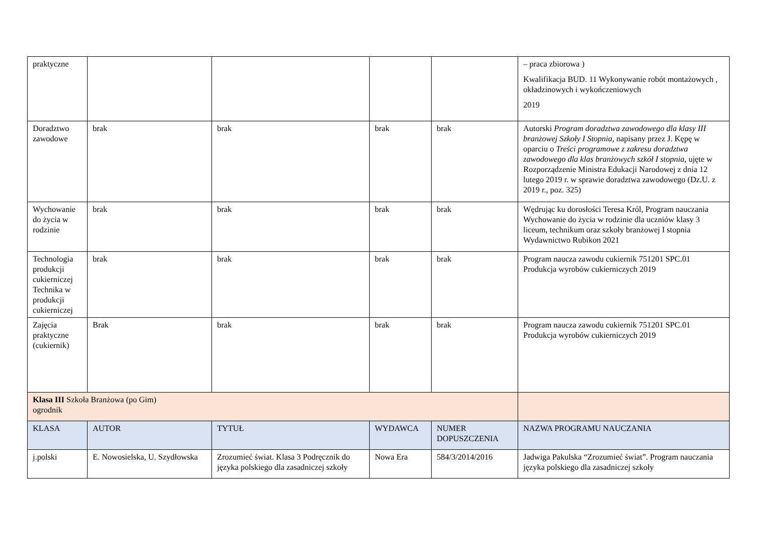| praktyczne | | | | | – praca zbiorowa ) Kwalifikacja BUD. 11 Wykonywanie robót montażowych , okładzinowych i wykończeniowych 2019 |
| Doradztwo zawodowe | brak | brak | brak | brak | Autorski Program doradztwa zawodowego dla klasy III branżowej Szkoły I Stopnia, napisany przez J. Kępę w oparciu o Treści programowe z zakresu doradztwa zawodowego dla klas branżowych szkół I stopnia, ujęte w Rozporządzenie Ministra Edukacji Narodowej z dnia 12 lutego 2019 r. w sprawie doradztwa zawodowego (Dz.U. z 2019 r., poz. 325) |
| Wychowanie do życia w rodzinie | brak | brak | brak | brak | Wędrując ku dorosłości Teresa Król, Program nauczania Wychowanie do życia w rodzinie dla uczniów klasy 3 liceum, technikum oraz szkoły branżowej I stopnia Wydawnictwo Rubikon 2021 |
| Technologia produkcji cukierniczej Technika w produkcji cukierniczej | brak | brak | brak | brak | Program naucza zawodu cukiernik 751201 SPC.01 Produkcja wyrobów cukierniczych 2019 |
| Zajęcia praktyczne (cukiernik) | Brak | brak | brak | brak | Program naucza zawodu cukiernik 751201 SPC.01 Produkcja wyrobów cukierniczych 2019 |
| Klasa III Szkoła Branżowa (po Gim) ogrodnik | | | | | |
| KLASA | AUTOR | TYTUŁ | WYDAWCA | NUMER DOPUSZCZENIA | NAZWA PROGRAMU NAUCZANIA |
| j.polski | E. Nowosielska, U. Szydłowska | Zrozumieć świat. Klasa 3 Podręcznik do języka polskiego dla zasadniczej szkoły | Nowa Era | 584/3/2014/2016 | Jadwiga Pakulska “Zrozumieć świat”. Program nauczania języka polskiego dla zasadniczej szkoły |